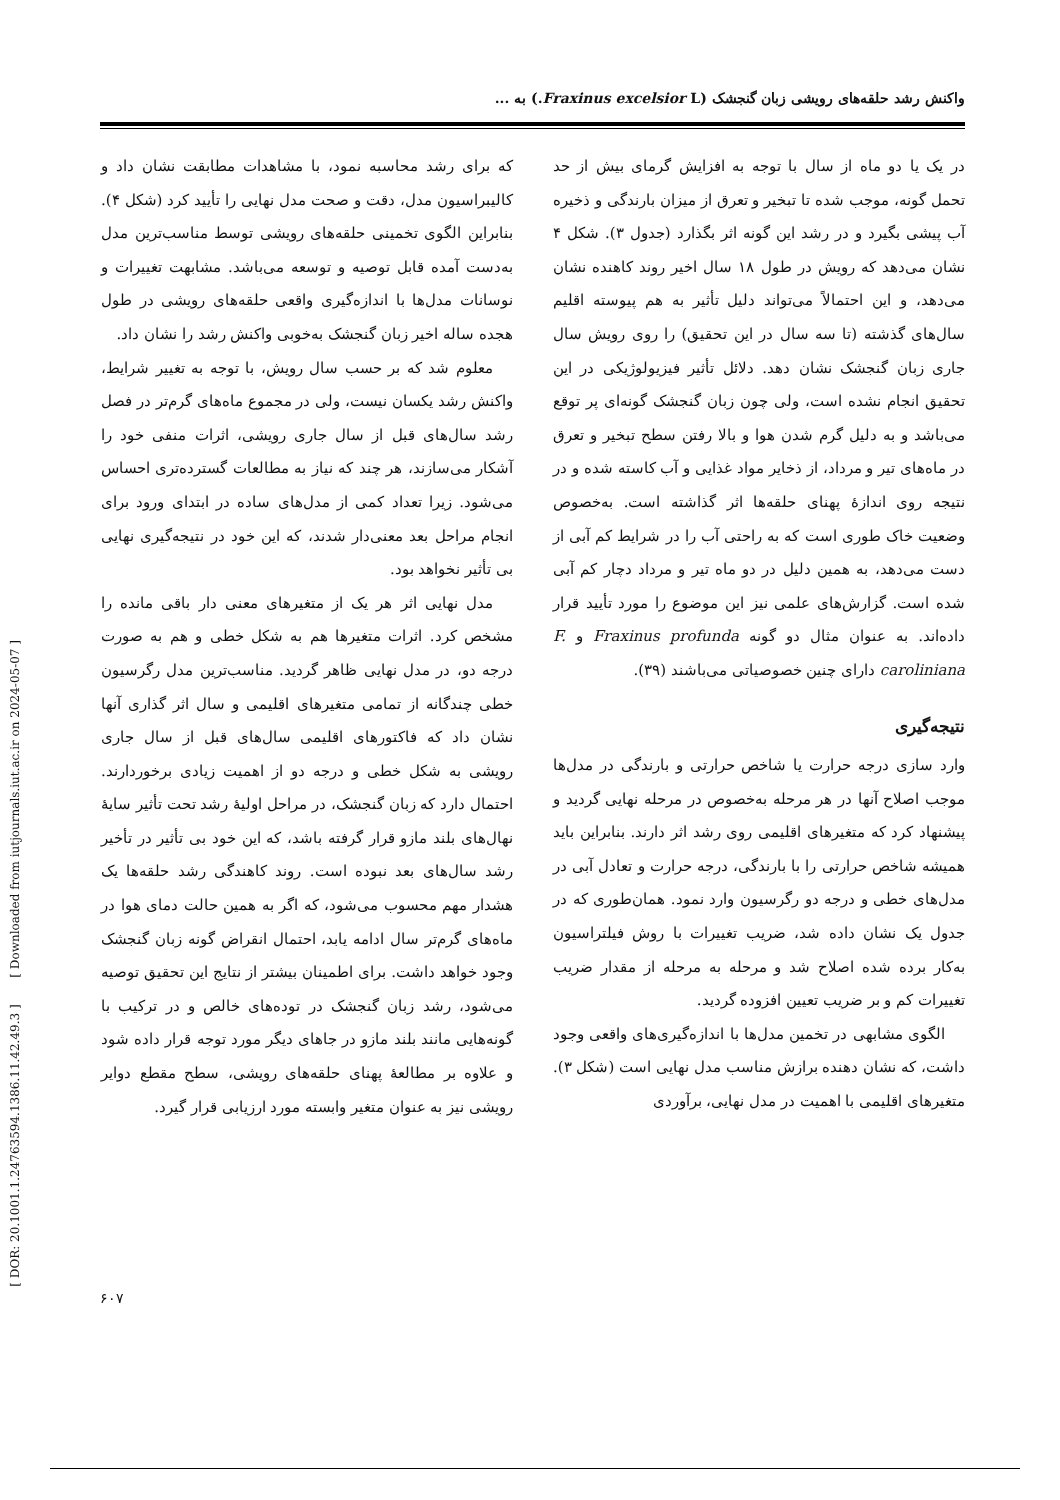[ DOR: 20.1001.1.24763594.1386.11.42.49.3 ] [ Downloaded from iutjournals.iut.ac.ir on 2024-05-07 ]
واکنش رشد حلقه‌های رویشی زبان گنجشک (Fraxinus excelsior L.) به ...
در یک یا دو ماه از سال با توجه به افزایش گرمای بیش از حد تحمل گونه، موجب شده تا تبخیر و تعرق از میزان بارندگی و ذخیره آب پیشی بگیرد و در رشد این گونه اثر بگذارد (جدول ۳). شکل ۴ نشان می‌دهد که رویش در طول ۱۸ سال اخیر روند کاهنده نشان می‌دهد، و این احتمالاً می‌تواند دلیل تأثیر به هم پیوسته اقلیم سال‌های گذشته (تا سه سال در این تحقیق) را روی رویش سال جاری زبان گنجشک نشان دهد. دلائل تأثیر فیزیولوژیکی در این تحقیق انجام نشده است، ولی چون زبان گنجشک گونه‌ای پر توقع می‌باشد و به دلیل گرم شدن هوا و بالا رفتن سطح تبخیر و تعرق در ماه‌های تیر و مرداد، از ذخایر مواد غذایی و آب کاسته شده و در نتیجه روی اندازهٔ پهنای حلقه‌ها اثر گذاشته است. به‌خصوص وضعیت خاک طوری است که به راحتی آب را در شرایط کم آبی از دست می‌دهد، به همین دلیل در دو ماه تیر و مرداد دچار کم آبی شده است. گزارش‌های علمی نیز این موضوع را مورد تأیید قرار داده‌اند. به عنوان مثال دو گونه Fraxinus profunda و F. caroliniana دارای چنین خصوصیاتی می‌باشند (۳۹).
نتیجه‌گیری
وارد سازی درجه حرارت یا شاخص حرارتی و بارندگی در مدل‌ها موجب اصلاح آنها در هر مرحله به‌خصوص در مرحله نهایی گردید و پیشنهاد کرد که متغیرهای اقلیمی روی رشد اثر دارند. بنابراین باید همیشه شاخص حرارتی را با بارندگی، درجه حرارت و تعادل آبی در مدل‌های خطی و درجه دو رگرسیون وارد نمود. همان‌طوری که در جدول یک نشان داده شد، ضریب تغییرات با روش فیلتراسیون به‌کار برده شده اصلاح شد و مرحله به مرحله از مقدار ضریب تغییرات کم و بر ضریب تعیین افزوده گردید.
الگوی مشابهی در تخمین مدل‌ها با اندازه‌گیری‌های واقعی وجود داشت، که نشان دهنده برازش مناسب مدل نهایی است (شکل ۳). متغیرهای اقلیمی با اهمیت در مدل نهایی، برآوردی
که برای رشد محاسبه نمود، با مشاهدات مطابقت نشان داد و کالیبراسیون مدل، دقت و صحت مدل نهایی را تأیید کرد (شکل ۴). بنابراین الگوی تخمینی حلقه‌های رویشی توسط مناسب‌ترین مدل به‌دست آمده قابل توصیه و توسعه می‌باشد. مشابهت تغییرات و نوسانات مدل‌ها با اندازه‌گیری واقعی حلقه‌های رویشی در طول هجده ساله اخیر زبان گنجشک به‌خوبی واکنش رشد را نشان داد.
معلوم شد که بر حسب سال رویش، با توجه به تغییر شرایط، واکنش رشد یکسان نیست، ولی در مجموع ماه‌های گرم‌تر در فصل رشد سال‌های قبل از سال جاری رویشی، اثرات منفی خود را آشکار می‌سازند، هر چند که نیاز به مطالعات گسترده‌تری احساس می‌شود. زیرا تعداد کمی از مدل‌های ساده در ابتدای ورود برای انجام مراحل بعد معنی‌دار شدند، که این خود در نتیجه‌گیری نهایی بی تأثیر نخواهد بود.
مدل نهایی اثر هر یک از متغیرهای معنی دار باقی مانده را مشخص کرد. اثرات متغیرها هم به شکل خطی و هم به صورت درجه دو، در مدل نهایی ظاهر گردید. مناسب‌ترین مدل رگرسیون خطی چندگانه از تمامی متغیرهای اقلیمی و سال اثر گذاری آنها نشان داد که فاکتورهای اقلیمی سال‌های قبل از سال جاری رویشی به شکل خطی و درجه دو از اهمیت زیادی برخوردارند. احتمال دارد که زبان گنجشک، در مراحل اولیهٔ رشد تحت تأثیر سایهٔ نهال‌های بلند مازو قرار گرفته باشد، که این خود بی تأثیر در تأخیر رشد سال‌های بعد نبوده است. روند کاهندگی رشد حلقه‌ها یک هشدار مهم محسوب می‌شود، که اگر به همین حالت دمای هوا در ماه‌های گرم‌تر سال ادامه یابد، احتمال انقراض گونه زبان گنجشک وجود خواهد داشت. برای اطمینان بیشتر از نتایج این تحقیق توصیه می‌شود، رشد زبان گنجشک در توده‌های خالص و در ترکیب با گونه‌هایی مانند بلند مازو در جاهای دیگر مورد توجه قرار داده شود و علاوه بر مطالعهٔ پهنای حلقه‌های رویشی، سطح مقطع دوایر رویشی نیز به عنوان متغیر وابسته مورد ارزیابی قرار گیرد.
۶۰۷